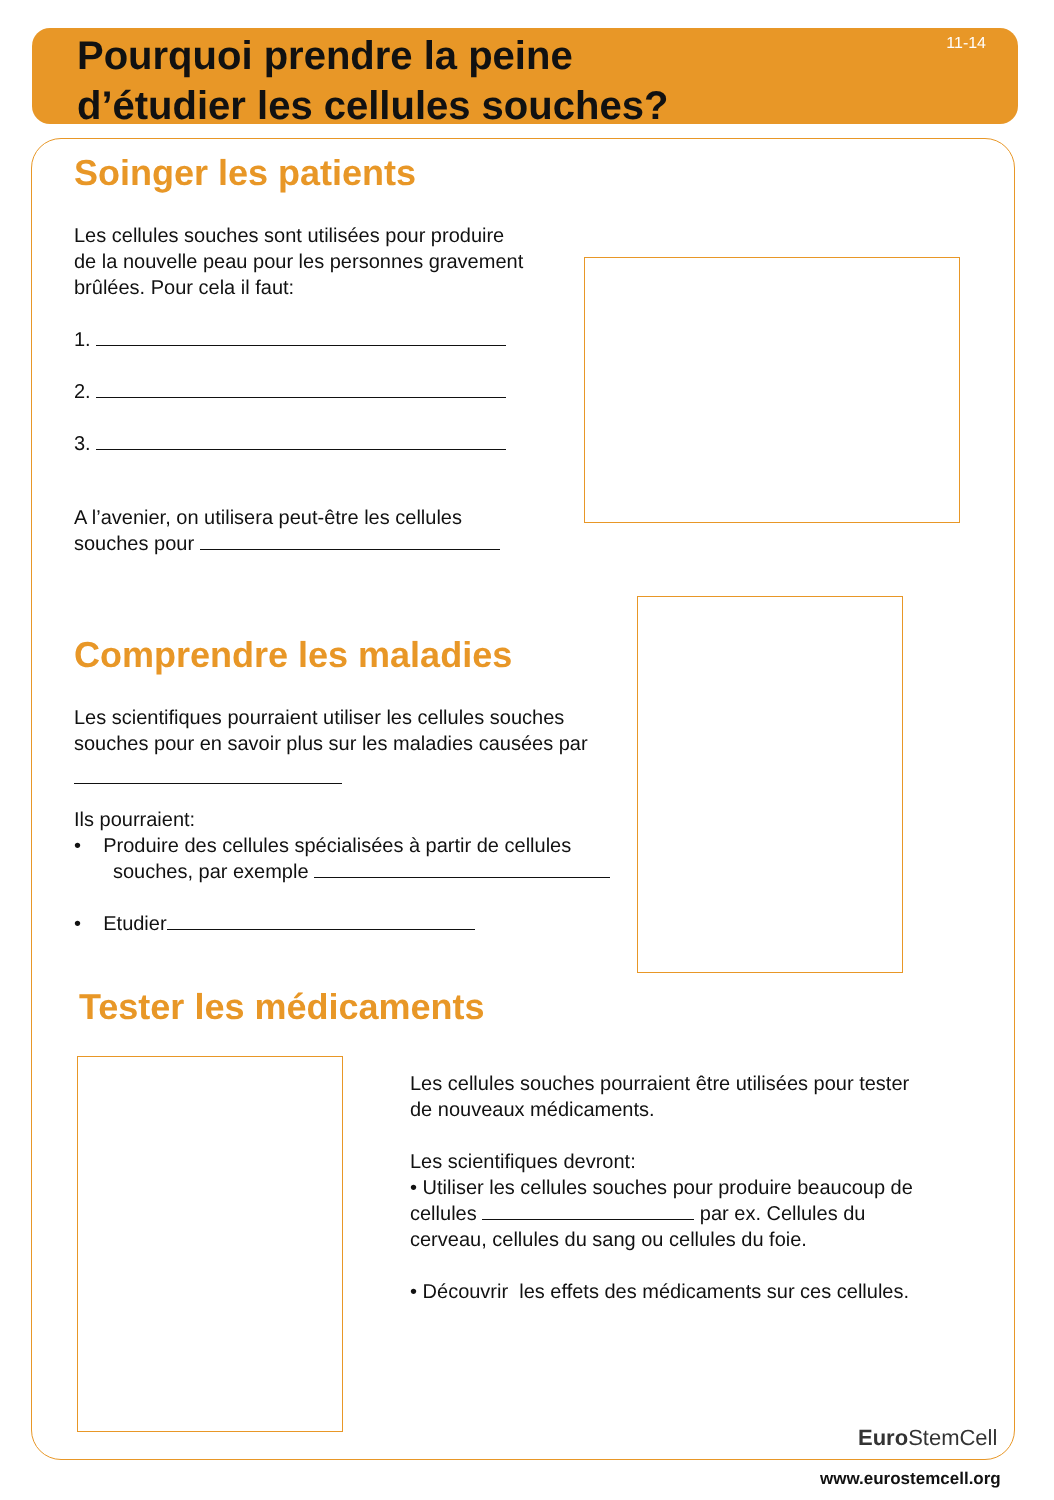Pourquoi prendre la peine
d’étudier les cellules souches?
11-14
Soinger les patients
Les cellules souches sont utilisées pour produire
de la nouvelle peau pour les personnes gravement
brûlées. Pour cela il faut:
1.
2.
3.
A l’avenier, on utilisera peut-être les cellules
souches pour
Comprendre les maladies
Les scientifiques pourraient utiliser les cellules souches
souches pour en savoir plus sur les maladies causées par
Ils pourraient:
• Produire des cellules spécialisées à partir de cellules
souches, par exemple
• Etudier
Tester les médicaments
Les cellules souches pourraient être utilisées pour tester
de nouveaux médicaments.
Les scientifiques devront:
• Utiliser les cellules souches pour produire beaucoup de
cellules par ex. Cellules du
cerveau, cellules du sang ou cellules du foie.
• Découvrir les effets des médicaments sur ces cellules.
Euro StemCell
www.eurostemcell.org